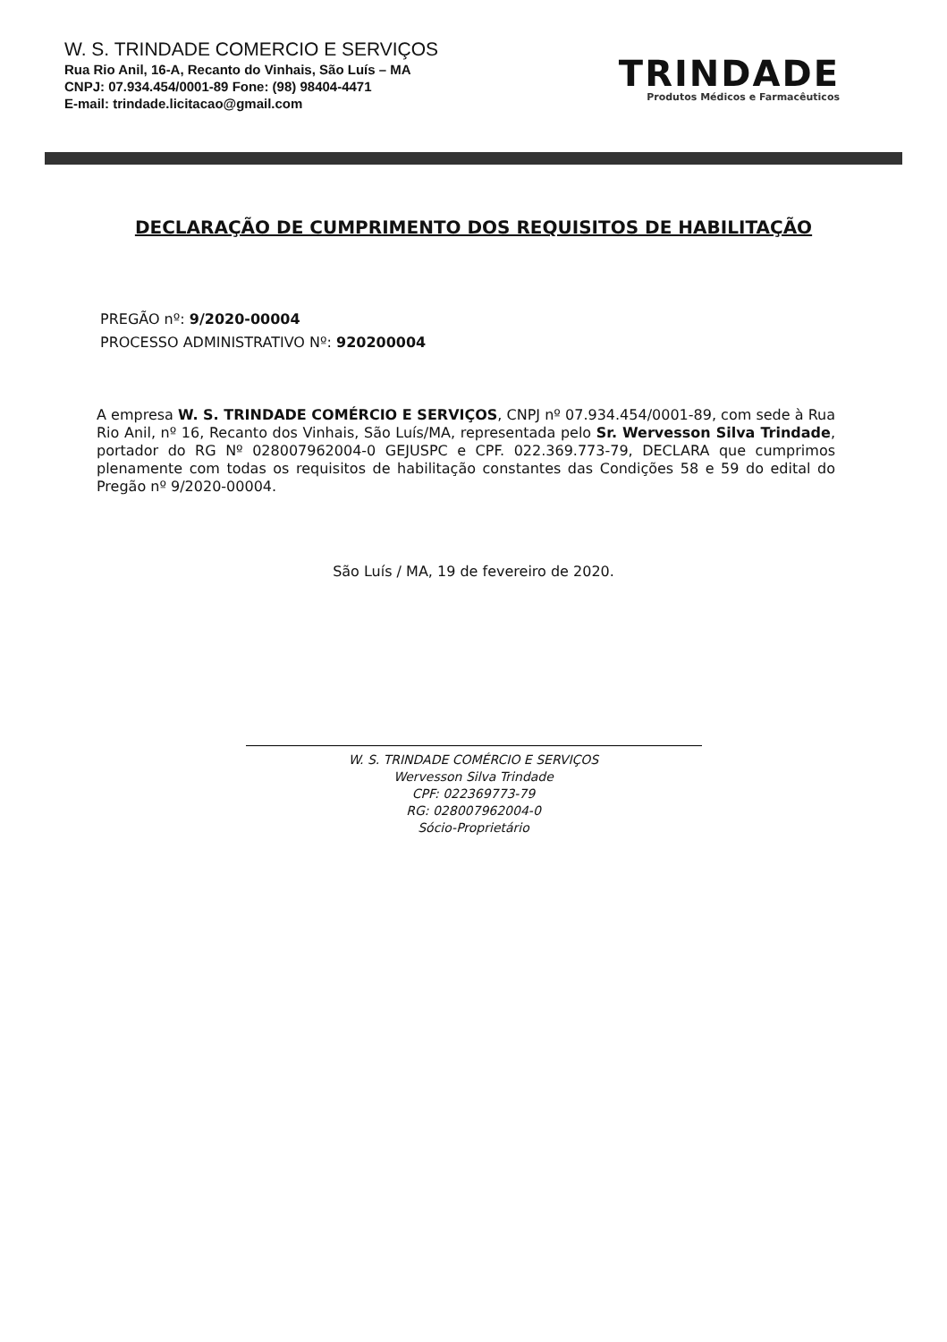W. S. TRINDADE COMERCIO E SERVIÇOS
Rua Rio Anil, 16-A, Recanto do Vinhais, São Luís – MA
CNPJ: 07.934.454/0001-89 Fone: (98) 98404-4471
E-mail: trindade.licitacao@gmail.com
TRINDADE
Produtos Médicos e Farmacêuticos
DECLARAÇÃO DE CUMPRIMENTO DOS REQUISITOS DE HABILITAÇÃO
PREGÃO nº: 9/2020-00004
PROCESSO ADMINISTRATIVO Nº: 920200004
A empresa W. S. TRINDADE COMÉRCIO E SERVIÇOS, CNPJ nº 07.934.454/0001-89, com sede à Rua Rio Anil, nº 16, Recanto dos Vinhais, São Luís/MA, representada pelo Sr. Wervesson Silva Trindade, portador do RG Nº 028007962004-0 GEJUSPC e CPF. 022.369.773-79, DECLARA que cumprimos plenamente com todas os requisitos de habilitação constantes das Condições 58 e 59 do edital do Pregão nº 9/2020-00004.
São Luís / MA, 19 de fevereiro de 2020.
W. S. TRINDADE COMÉRCIO E SERVIÇOS
Wervesson Silva Trindade
CPF: 022369773-79
RG: 028007962004-0
Sócio-Proprietário